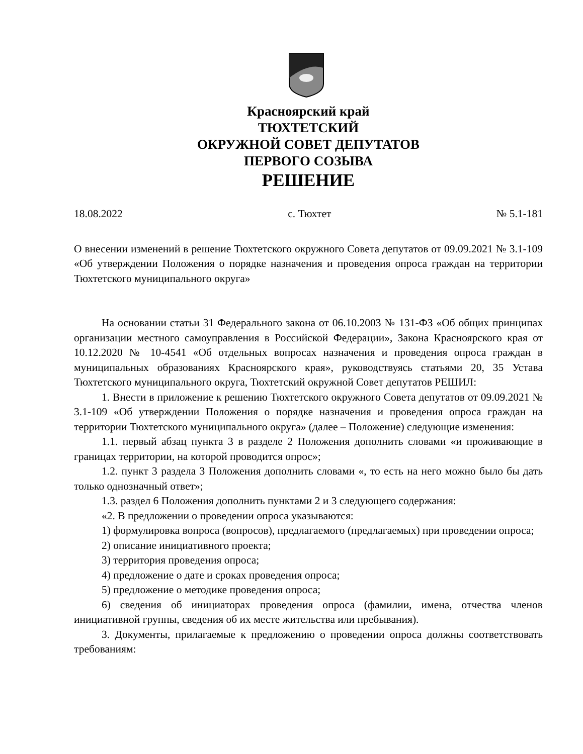Красноярский край
ТЮХТЕТСКИЙ
ОКРУЖНОЙ СОВЕТ ДЕПУТАТОВ
ПЕРВОГО СОЗЫВА
РЕШЕНИЕ
18.08.2022 с. Тюхтет № 5.1-181
О внесении изменений в решение Тюхтетского окружного Совета депутатов от 09.09.2021 № 3.1-109 «Об утверждении Положения о порядке назначения и проведения опроса граждан на территории Тюхтетского муниципального округа»
На основании статьи 31 Федерального закона от 06.10.2003 № 131-ФЗ «Об общих принципах организации местного самоуправления в Российской Федерации», Закона Красноярского края от 10.12.2020 № 10-4541 «Об отдельных вопросах назначения и проведения опроса граждан в муниципальных образованиях Красноярского края», руководствуясь статьями 20, 35 Устава Тюхтетского муниципального округа, Тюхтетский окружной Совет депутатов РЕШИЛ:
1. Внести в приложение к решению Тюхтетского окружного Совета депутатов от 09.09.2021 № 3.1-109 «Об утверждении Положения о порядке назначения и проведения опроса граждан на территории Тюхтетского муниципального округа» (далее – Положение) следующие изменения:
1.1. первый абзац пункта 3 в разделе 2 Положения дополнить словами «и проживающие в границах территории, на которой проводится опрос»;
1.2. пункт 3 раздела 3 Положения дополнить словами «, то есть на него можно было бы дать только однозначный ответ»;
1.3. раздел 6 Положения дополнить пунктами 2 и 3 следующего содержания:
«2. В предложении о проведении опроса указываются:
1) формулировка вопроса (вопросов), предлагаемого (предлагаемых) при проведении опроса;
2) описание инициативного проекта;
3) территория проведения опроса;
4) предложение о дате и сроках проведения опроса;
5) предложение о методике проведения опроса;
6) сведения об инициаторах проведения опроса (фамилии, имена, отчества членов инициативной группы, сведения об их месте жительства или пребывания).
3. Документы, прилагаемые к предложению о проведении опроса должны соответствовать требованиям: